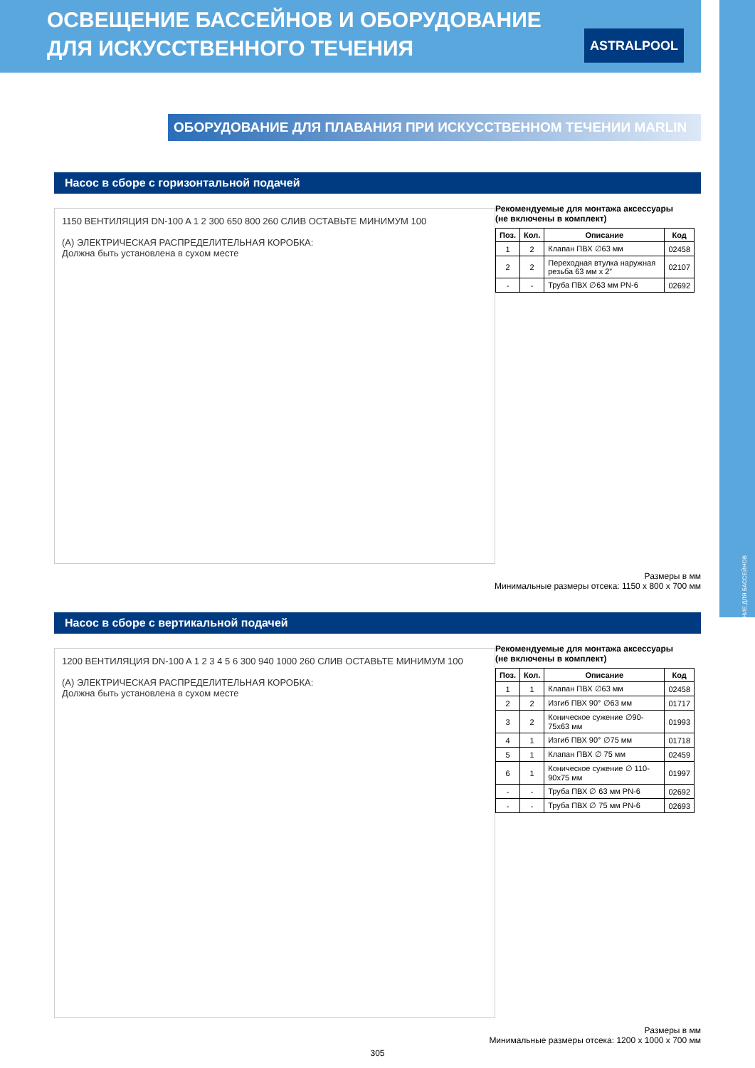ОСВЕЩЕНИЕ ДЛЯ БАССЕЙНОВ
ОСВЕЩЕНИЕ БАССЕЙНОВ И ОБОРУДОВАНИЕ
ДЛЯ ИСКУССТВЕННОГО ТЕЧЕНИЯ
ASTRALPOOL
ОБОРУДОВАНИЕ ДЛЯ ПЛАВАНИЯ ПРИ ИСКУССТВЕННОМ ТЕЧЕНИИ MARLIN
Насос в сборе с горизонтальной подачей
1150 ВЕНТИЛЯЦИЯ DN-100 A 1 2 300 650 800 260 СЛИВ ОСТАВЬТЕ МИНИМУМ 100
(A) ЭЛЕКТРИЧЕСКАЯ РАСПРЕДЕЛИТЕЛЬНАЯ КОРОБКА:
Должна быть установлена в сухом месте
Рекомендуемые для монтажа аксессуары
(не включены в комплект)
| Поз. | Кол. | Описание | Код |
| --- | --- | --- | --- |
| 1 | 2 | Клапан ПВХ ∅63 мм | 02458 |
| 2 | 2 | Переходная втулка наружная резьба 63 мм x 2” | 02107 |
| - | - | Труба ПВХ ∅63 мм PN-6 | 02692 |
Размеры в мм
Минимальные размеры отсека: 1150 x 800 x 700 мм
Насос в сборе с вертикальной подачей
1200 ВЕНТИЛЯЦИЯ DN-100 A 1 2 3 4 5 6 300 940 1000 260 СЛИВ ОСТАВЬТЕ МИНИМУМ 100
(A) ЭЛЕКТРИЧЕСКАЯ РАСПРЕДЕЛИТЕЛЬНАЯ КОРОБКА:
Должна быть установлена в сухом месте
Рекомендуемые для монтажа аксессуары
(не включены в комплект)
| Поз. | Кол. | Описание | Код |
| --- | --- | --- | --- |
| 1 | 1 | Клапан ПВХ ∅63 мм | 02458 |
| 2 | 2 | Изгиб ПВХ 90° ∅63 мм | 01717 |
| 3 | 2 | Коническое сужение ∅90-75x63 мм | 01993 |
| 4 | 1 | Изгиб ПВХ 90° ∅75 мм | 01718 |
| 5 | 1 | Клапан ПВХ ∅ 75 мм | 02459 |
| 6 | 1 | Коническое сужение ∅ 110-90x75 мм | 01997 |
| - | - | Труба ПВХ ∅ 63 мм PN-6 | 02692 |
| - | - | Труба ПВХ ∅ 75 мм PN-6 | 02693 |
Размеры в мм
Минимальные размеры отсека: 1200 x 1000 x 700 мм
305